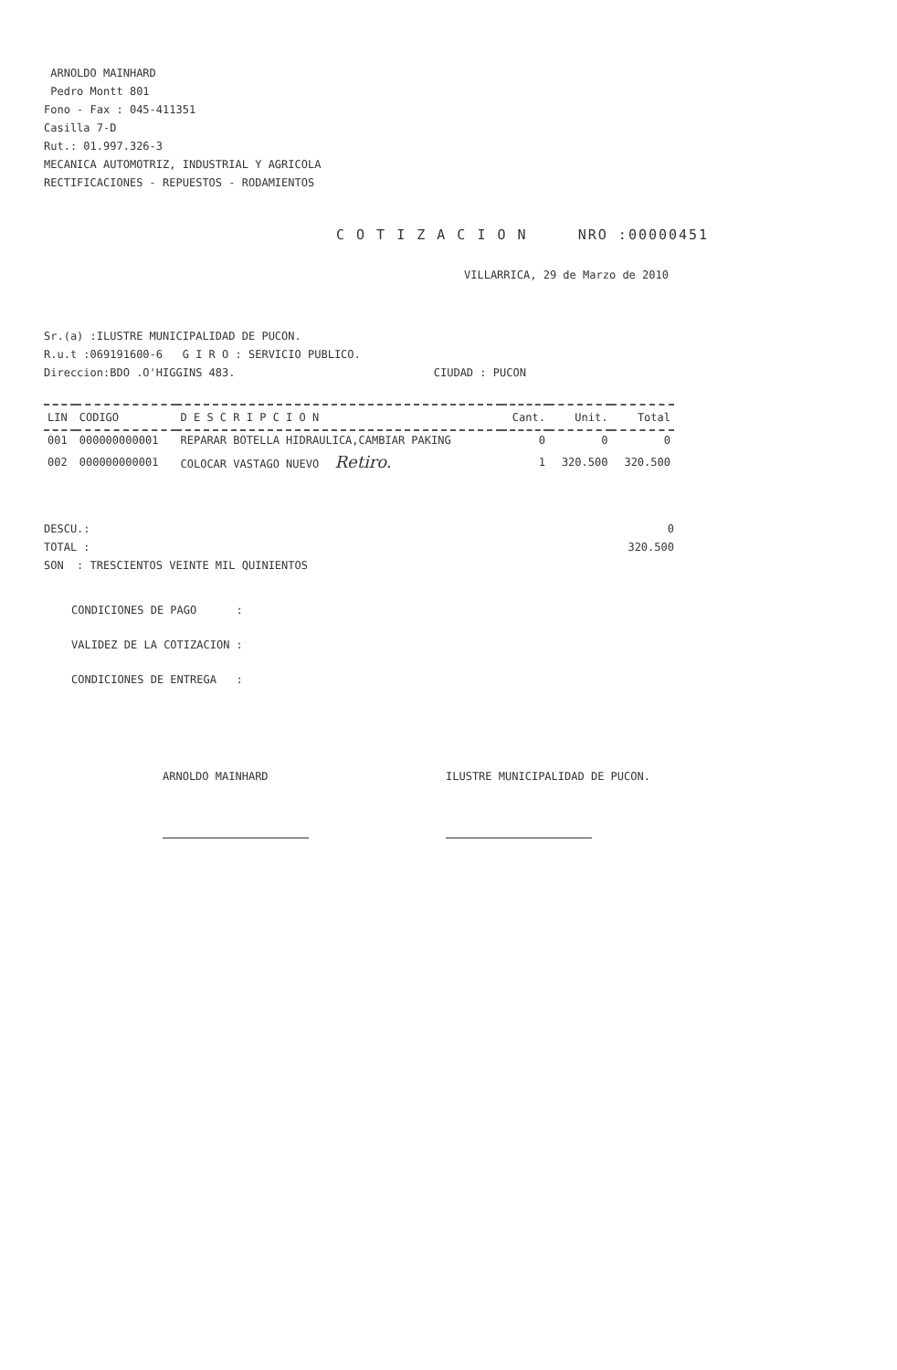ARNOLDO MAINHARD
Pedro Montt 801
Fono - Fax : 045-411351
Casilla 7-D
Rut.: 01.997.326-3
MECANICA AUTOMOTRIZ, INDUSTRIAL Y AGRICOLA
RECTIFICACIONES - REPUESTOS - RODAMIENTOS
C O T I Z A C I O N NRO :00000451
VILLARRICA, 29 de Marzo de 2010
Sr.(a) :ILUSTRE MUNICIPALIDAD DE PUCON.
R.u.t :069191600-6 G I R O : SERVICIO PUBLICO.
Direccion:BDO .O'HIGGINS 483. CIUDAD : PUCON
| LIN | CODIGO | D E S C R I P C I O N | Cant. | Unit. | Total |
| --- | --- | --- | --- | --- | --- |
| 001 | 000000000001 | REPARAR BOTELLA HIDRAULICA,CAMBIAR PAKING | 0 | 0 | 0 |
| 002 | 000000000001 | COLOCAR VASTAGO NUEVO Retiro. | 1 | 320.500 | 320.500 |
DESCU.: 0
TOTAL : 320.500
SON : TRESCIENTOS VEINTE MIL QUINIENTOS
CONDICIONES DE PAGO :
VALIDEZ DE LA COTIZACION :
CONDICIONES DE ENTREGA :
ARNOLDO MAINHARD ILUSTRE MUNICIPALIDAD DE PUCON.